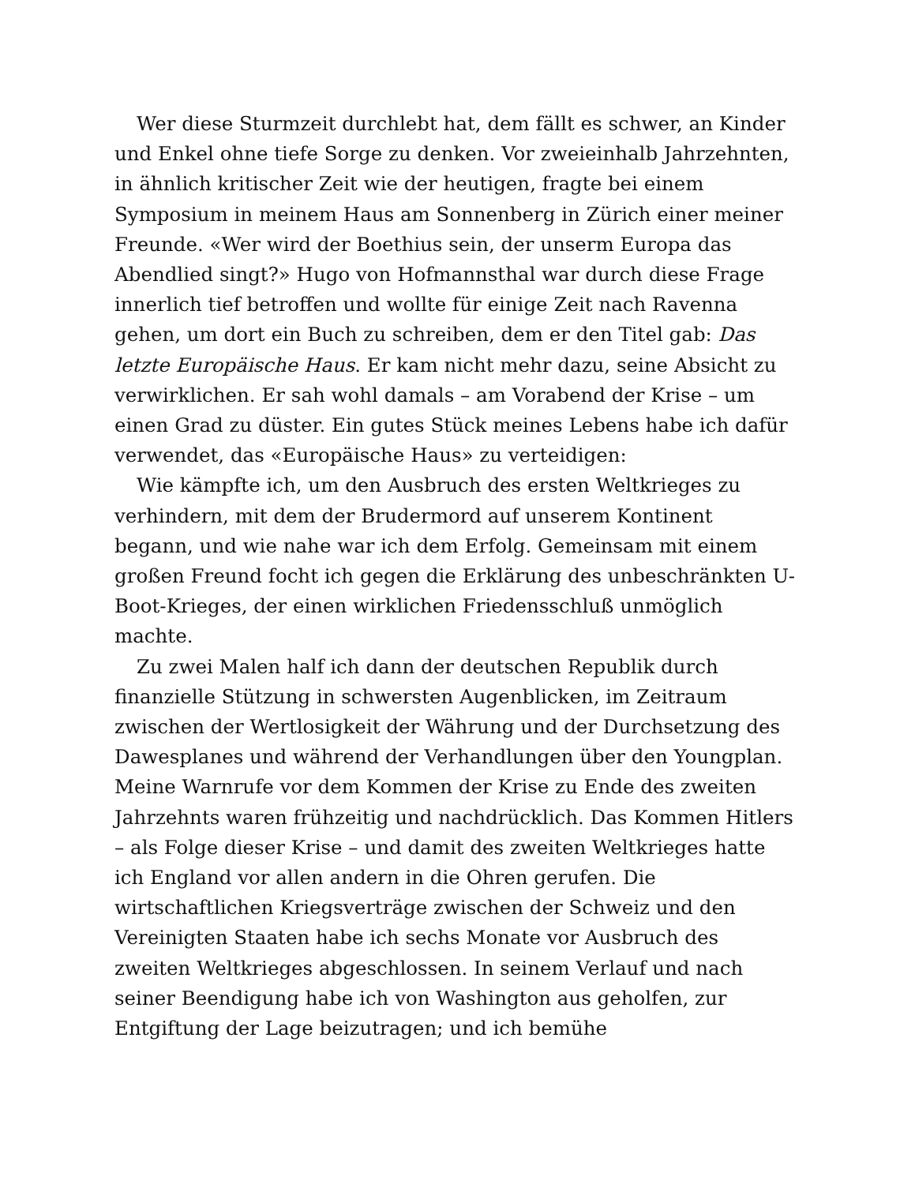Wer diese Sturmzeit durchlebt hat, dem fällt es schwer, an Kinder und Enkel ohne tiefe Sorge zu denken. Vor zweieinhalb Jahrzehnten, in ähnlich kritischer Zeit wie der heutigen, fragte bei einem Symposium in meinem Haus am Sonnenberg in Zürich einer meiner Freunde. «Wer wird der Boethius sein, der unserm Europa das Abendlied singt?» Hugo von Hofmannsthal war durch diese Frage innerlich tief betroffen und wollte für einige Zeit nach Ravenna gehen, um dort ein Buch zu schreiben, dem er den Titel gab: Das letzte Europäische Haus. Er kam nicht mehr dazu, seine Absicht zu verwirklichen. Er sah wohl damals – am Vorabend der Krise – um einen Grad zu düster. Ein gutes Stück meines Lebens habe ich dafür verwendet, das «Europäische Haus» zu verteidigen:
Wie kämpfte ich, um den Ausbruch des ersten Weltkrieges zu verhindern, mit dem der Brudermord auf unserem Kontinent begann, und wie nahe war ich dem Erfolg. Gemeinsam mit einem großen Freund focht ich gegen die Erklärung des unbeschränkten U-Boot-Krieges, der einen wirklichen Friedensschluß unmöglich machte.
Zu zwei Malen half ich dann der deutschen Republik durch finanzielle Stützung in schwersten Augenblicken, im Zeitraum zwischen der Wertlosigkeit der Währung und der Durchsetzung des Dawesplanes und während der Verhandlungen über den Youngplan. Meine Warnrufe vor dem Kommen der Krise zu Ende des zweiten Jahrzehnts waren frühzeitig und nachdrücklich. Das Kommen Hitlers – als Folge dieser Krise – und damit des zweiten Weltkrieges hatte ich England vor allen andern in die Ohren gerufen. Die wirtschaftlichen Kriegsverträge zwischen der Schweiz und den Vereinigten Staaten habe ich sechs Monate vor Ausbruch des zweiten Weltkrieges abgeschlossen. In seinem Verlauf und nach seiner Beendigung habe ich von Washington aus geholfen, zur Entgiftung der Lage beizutragen; und ich bemühe